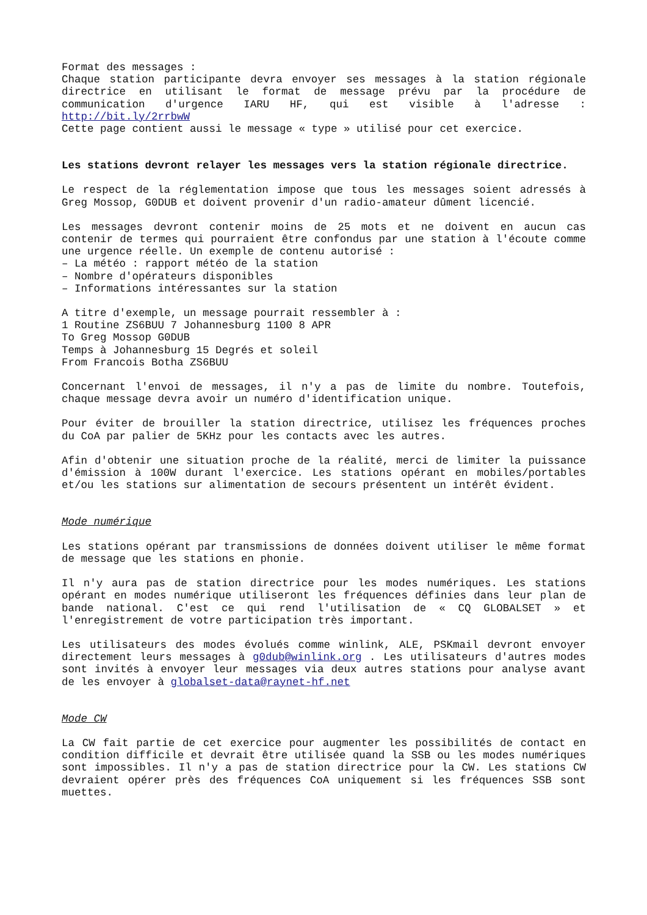Format des messages :
Chaque station participante devra envoyer ses messages à la station régionale directrice en utilisant le format de message prévu par la procédure de communication d'urgence IARU HF, qui est visible à l'adresse : http://bit.ly/2rrbwW
Cette page contient aussi le message « type » utilisé pour cet exercice.
Les stations devront relayer les messages vers la station régionale directrice.
Le respect de la réglementation impose que tous les messages soient adressés à Greg Mossop, G0DUB et doivent provenir d'un radio-amateur dûment licencié.
Les messages devront contenir moins de 25 mots et ne doivent en aucun cas contenir de termes qui pourraient être confondus par une station à l'écoute comme une urgence réelle. Un exemple de contenu autorisé :
– La météo : rapport météo de la station
– Nombre d'opérateurs disponibles
– Informations intéressantes sur la station
A titre d'exemple, un message pourrait ressembler à :
1 Routine ZS6BUU 7 Johannesburg 1100 8 APR
To Greg Mossop G0DUB
Temps à Johannesburg 15 Degrés et soleil
From Francois Botha ZS6BUU
Concernant l'envoi de messages, il n'y a pas de limite du nombre. Toutefois, chaque message devra avoir un numéro d'identification unique.
Pour éviter de brouiller la station directrice, utilisez les fréquences proches du CoA par palier de 5KHz pour les contacts avec les autres.
Afin d'obtenir une situation proche de la réalité, merci de limiter la puissance d'émission à 100W durant l'exercice. Les stations opérant en mobiles/portables et/ou les stations sur alimentation de secours présentent un intérêt évident.
Mode numérique
Les stations opérant par transmissions de données doivent utiliser le même format de message que les stations en phonie.
Il n'y aura pas de station directrice pour les modes numériques. Les stations opérant en modes numérique utiliseront les fréquences définies dans leur plan de bande national. C'est ce qui rend l'utilisation de « CQ GLOBALSET » et l'enregistrement de votre participation très important.
Les utilisateurs des modes évolués comme winlink, ALE, PSKmail devront envoyer directement leurs messages à g0dub@winlink.org . Les utilisateurs d'autres modes sont invités à envoyer leur messages via deux autres stations pour analyse avant de les envoyer à globalset-data@raynet-hf.net
Mode CW
La CW fait partie de cet exercice pour augmenter les possibilités de contact en condition difficile et devrait être utilisée quand la SSB ou les modes numériques sont impossibles. Il n'y a pas de station directrice pour la CW. Les stations CW devraient opérer près des fréquences CoA uniquement si les fréquences SSB sont muettes.